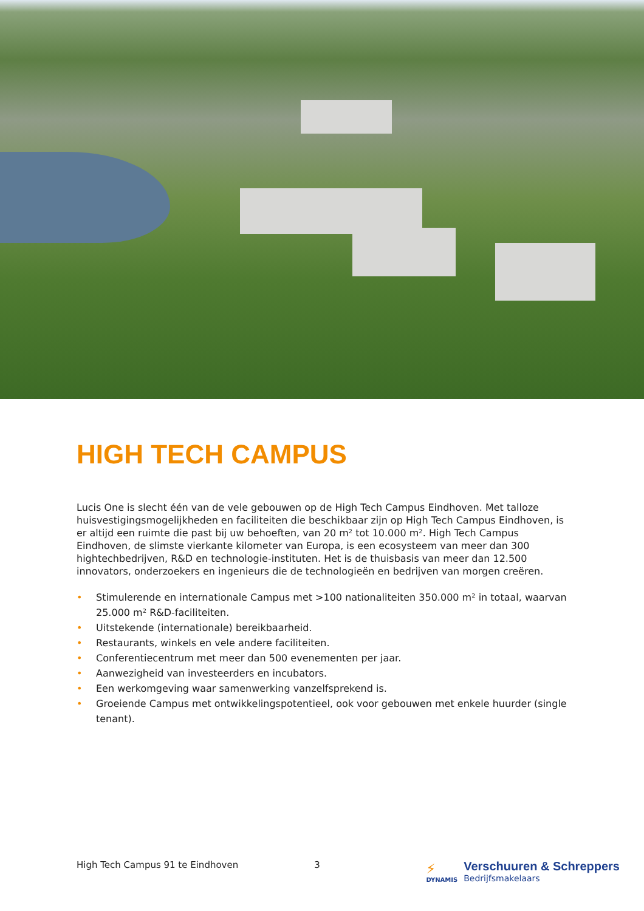HIGH TECH CAMPUS
Lucis One is slecht één van de vele gebouwen op de High Tech Campus Eindhoven. Met talloze huisvestigingsmogelijkheden en faciliteiten die beschikbaar zijn op High Tech Campus Eindhoven, is er altijd een ruimte die past bij uw behoeften, van 20 m² tot 10.000 m². High Tech Campus Eindhoven, de slimste vierkante kilometer van Europa, is een ecosysteem van meer dan 300 hightechbedrijven, R&D en technologie-instituten. Het is de thuisbasis van meer dan 12.500 innovators, onderzoekers en ingenieurs die de technologieën en bedrijven van morgen creëren.
• Stimulerende en internationale Campus met >100 nationaliteiten 350.000 m² in totaal, waarvan 25.000 m² R&D-faciliteiten.
• Uitstekende (internationale) bereikbaarheid.
• Restaurants, winkels en vele andere faciliteiten.
• Conferentiecentrum met meer dan 500 evenementen per jaar.
• Aanwezigheid van investeerders en incubators.
• Een werkomgeving waar samenwerking vanzelfsprekend is.
• Groeiende Campus met ontwikkelingspotentieel, ook voor gebouwen met enkele huurder (single tenant).
High Tech Campus 91 te Eindhoven 3
⚡
DYNAMIS
Verschuuren & Schreppers
Bedrijfsmakelaars